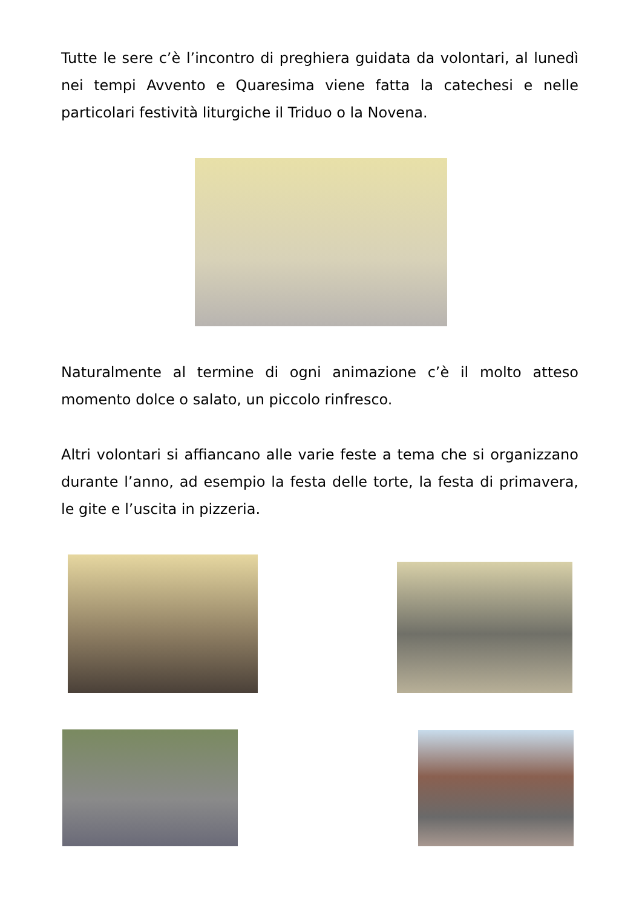Tutte le sere c’è l’incontro di preghiera guidata da volontari, al lunedì nei tempi Avvento e Quaresima viene fatta la catechesi e nelle particolari festività liturgiche il Triduo o la Novena.
Naturalmente al termine di ogni animazione c’è il molto atteso momento dolce o salato, un piccolo rinfresco.
Altri volontari si affiancano alle varie feste a tema che si organizzano durante l’anno, ad esempio la festa delle torte, la festa di primavera, le gite e l’uscita in pizzeria.